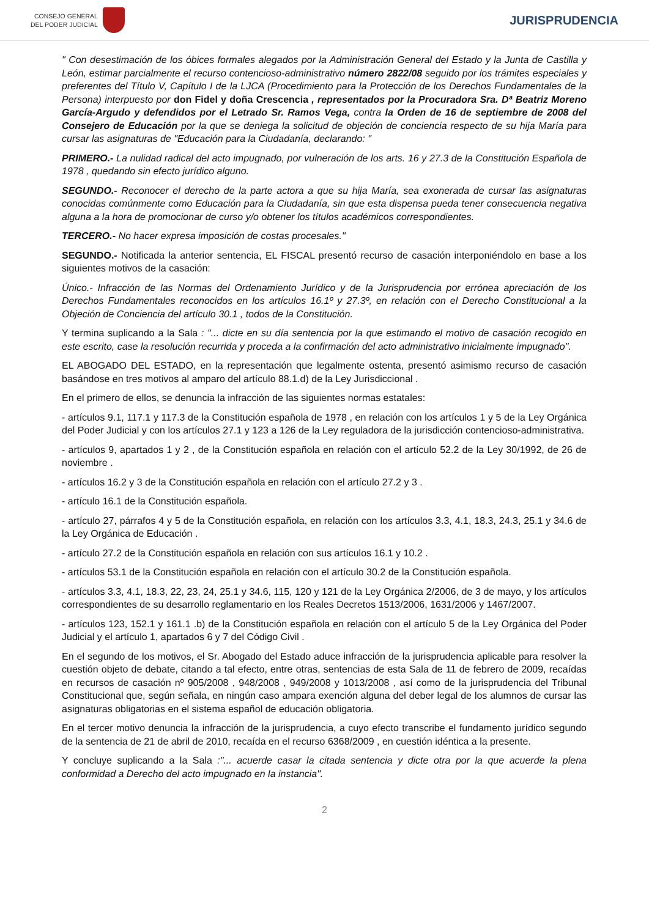CONSEJO GENERAL
DEL PODER JUDICIAL
JURISPRUDENCIA
" Con desestimación de los óbices formales alegados por la Administración General del Estado y la Junta de Castilla y León, estimar parcialmente el recurso contencioso-administrativo número 2822/08 seguido por los trámites especiales y preferentes del Título V, Capítulo I de la LJCA (Procedimiento para la Protección de los Derechos Fundamentales de la Persona) interpuesto por don Fidel y doña Crescencia , representados por la Procuradora Sra. Dª Beatriz Moreno García-Argudo y defendidos por el Letrado Sr. Ramos Vega, contra la Orden de 16 de septiembre de 2008 del Consejero de Educación por la que se deniega la solicitud de objeción de conciencia respecto de su hija María para cursar las asignaturas de "Educación para la Ciudadanía, declarando: "
PRIMERO.- La nulidad radical del acto impugnado, por vulneración de los arts. 16 y 27.3 de la Constitución Española de 1978 , quedando sin efecto jurídico alguno.
SEGUNDO.- Reconocer el derecho de la parte actora a que su hija María, sea exonerada de cursar las asignaturas conocidas comúnmente como Educación para la Ciudadanía, sin que esta dispensa pueda tener consecuencia negativa alguna a la hora de promocionar de curso y/o obtener los títulos académicos correspondientes.
TERCERO.- No hacer expresa imposición de costas procesales."
SEGUNDO.- Notificada la anterior sentencia, EL FISCAL presentó recurso de casación interponiéndolo en base a los siguientes motivos de la casación:
Único.- Infracción de las Normas del Ordenamiento Jurídico y de la Jurisprudencia por errónea apreciación de los Derechos Fundamentales reconocidos en los artículos 16.1º y 27.3º, en relación con el Derecho Constitucional a la Objeción de Conciencia del artículo 30.1 , todos de la Constitución.
Y termina suplicando a la Sala : "... dicte en su día sentencia por la que estimando el motivo de casación recogido en este escrito, case la resolución recurrida y proceda a la confirmación del acto administrativo inicialmente impugnado".
EL ABOGADO DEL ESTADO, en la representación que legalmente ostenta, presentó asimismo recurso de casación basándose en tres motivos al amparo del artículo 88.1.d) de la Ley Jurisdiccional .
En el primero de ellos, se denuncia la infracción de las siguientes normas estatales:
- artículos 9.1, 117.1 y 117.3 de la Constitución española de 1978 , en relación con los artículos 1 y 5 de la Ley Orgánica del Poder Judicial y con los artículos 27.1 y 123 a 126 de la Ley reguladora de la jurisdicción contencioso-administrativa.
- artículos 9, apartados 1 y 2 , de la Constitución española en relación con el artículo 52.2 de la Ley 30/1992, de 26 de noviembre .
- artículos 16.2 y 3 de la Constitución española en relación con el artículo 27.2 y 3 .
- artículo 16.1 de la Constitución española.
- artículo 27, párrafos 4 y 5 de la Constitución española, en relación con los artículos 3.3, 4.1, 18.3, 24.3, 25.1 y 34.6 de la Ley Orgánica de Educación .
- artículo 27.2 de la Constitución española en relación con sus artículos 16.1 y 10.2 .
- artículos 53.1 de la Constitución española en relación con el artículo 30.2 de la Constitución española.
- artículos 3.3, 4.1, 18.3, 22, 23, 24, 25.1 y 34.6, 115, 120 y 121 de la Ley Orgánica 2/2006, de 3 de mayo, y los artículos correspondientes de su desarrollo reglamentario en los Reales Decretos 1513/2006, 1631/2006 y 1467/2007.
- artículos 123, 152.1 y 161.1 .b) de la Constitución española en relación con el artículo 5 de la Ley Orgánica del Poder Judicial y el artículo 1, apartados 6 y 7 del Código Civil .
En el segundo de los motivos, el Sr. Abogado del Estado aduce infracción de la jurisprudencia aplicable para resolver la cuestión objeto de debate, citando a tal efecto, entre otras, sentencias de esta Sala de 11 de febrero de 2009, recaídas en recursos de casación nº 905/2008 , 948/2008 , 949/2008 y 1013/2008 , así como de la jurisprudencia del Tribunal Constitucional que, según señala, en ningún caso ampara exención alguna del deber legal de los alumnos de cursar las asignaturas obligatorias en el sistema español de educación obligatoria.
En el tercer motivo denuncia la infracción de la jurisprudencia, a cuyo efecto transcribe el fundamento jurídico segundo de la sentencia de 21 de abril de 2010, recaída en el recurso 6368/2009 , en cuestión idéntica a la presente.
Y concluye suplicando a la Sala :"... acuerde casar la citada sentencia y dicte otra por la que acuerde la plena conformidad a Derecho del acto impugnado en la instancia".
2